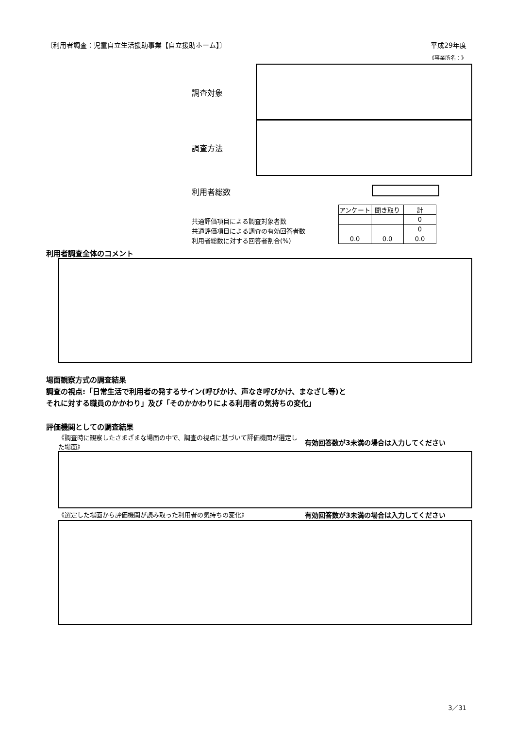〔利用者調査：児童自立生活援助事業【自立援助ホーム】〕 平成29年度
《事業所名：》
調査対象
調査方法
利用者総数
| アンケート | 聞き取り | 計 |
| --- | --- | --- |
| | | 0 |
| | | 0 |
| 0.0 | 0.0 | 0.0 |
共通評価項目による調査対象者数
共通評価項目による調査の有効回答者数
利用者総数に対する回答者割合(%)
利用者調査全体のコメント
場面観察方式の調査結果
調査の視点:「日常生活で利用者の発するサイン(呼びかけ、声なき呼びかけ、まなざし等)と
それに対する職員のかかわり」及び「そのかかわりによる利用者の気持ちの変化」
評価機関としての調査結果
《調査時に観察したさまざまな場面の中で、調査の視点に基づいて評価機関が選定した場面》
有効回答数が3未満の場合は入力してください
《選定した場面から評価機関が読み取った利用者の気持ちの変化》
有効回答数が3未満の場合は入力してください
3／31